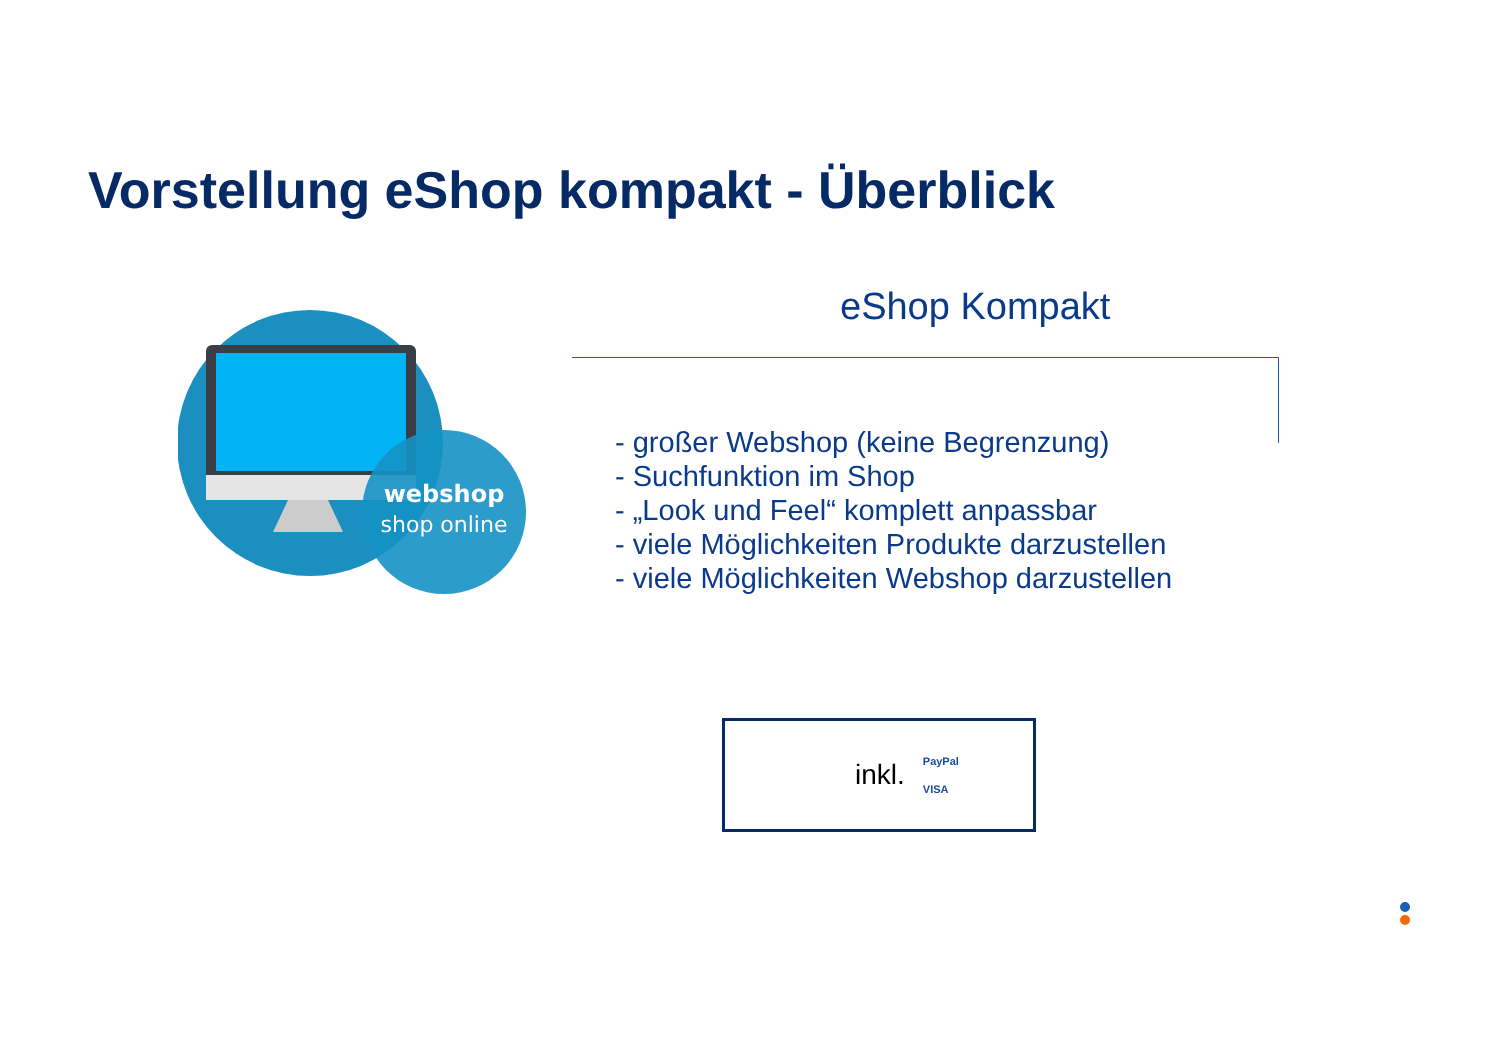Vorstellung eShop kompakt - Überblick
webshop
shop online
eShop Kompakt
- großer Webshop (keine Begrenzung)
- Suchfunktion im Shop
- „Look und Feel“ komplett anpassbar
- viele Möglichkeiten Produkte darzustellen
- viele Möglichkeiten Webshop darzustellen
inkl.
PayPal
VISA